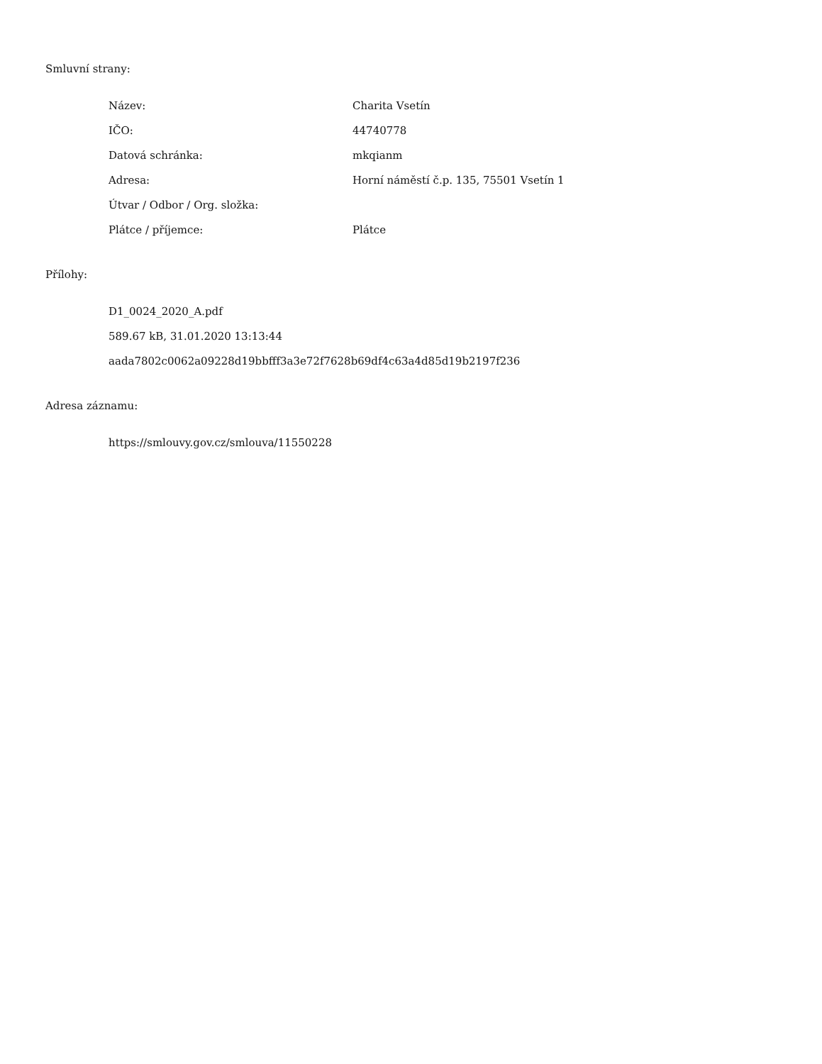Smluvní strany:
| Název: | Charita Vsetín |
| IČO: | 44740778 |
| Datová schránka: | mkqianm |
| Adresa: | Horní náměstí č.p. 135, 75501 Vsetín 1 |
| Útvar / Odbor / Org. složka: | |
| Plátce / příjemce: | Plátce |
Přílohy:
D1_0024_2020_A.pdf
589.67 kB, 31.01.2020 13:13:44
aada7802c0062a09228d19bbfff3a3e72f7628b69df4c63a4d85d19b2197f236
Adresa záznamu:
https://smlouvy.gov.cz/smlouva/11550228